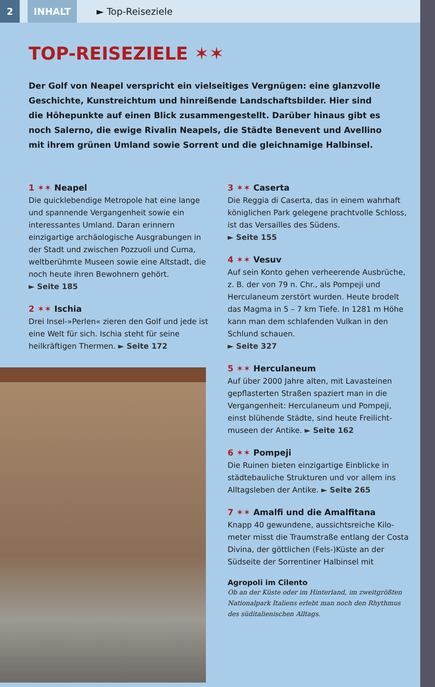2 INHALT
► Top-Reiseziele
TOP-REISEZIELE ✶✶
Der Golf von Neapel verspricht ein vielseitiges Vergnügen: eine glanzvolle Geschichte, Kunstreichtum und hinreißende Landschaftsbilder. Hier sind die Höhepunkte auf einen Blick zusammengestellt. Darüber hinaus gibt es noch Salerno, die ewige Rivalin Neapels, die Städte Benevent und Avellino mit ihrem grünen Umland sowie Sorrent und die gleichnamige Halbinsel.
1 ✶✶ Neapel
Die quicklebendige Metropole hat eine lange und spannende Vergangenheit sowie ein interessantes Umland. Daran erinnern einzigartige archäologische Ausgrabungen in der Stadt und zwischen Pozzuoli und Cuma, weltberühmte Museen sowie eine Altstadt, die noch heute ihren Bewohnern gehört.
► Seite 185
2 ✶✶ Ischia
Drei Insel-»Perlen« zieren den Golf und jede ist eine Welt für sich. Ischia steht für seine heilkräftigen Thermen. ► Seite 172
3 ✶✶ Caserta
Die Reggia di Caserta, das in einem wahrhaft königlichen Park gelegene prachtvolle Schloss, ist das Versailles des Südens.
► Seite 155
4 ✶✶ Vesuv
Auf sein Konto gehen verheerende Ausbrüche, z. B. der von 79 n. Chr., als Pompeji und Herculaneum zerstört wurden. Heute brodelt das Magma in 5 – 7 km Tiefe. In 1281 m Höhe kann man dem schlafenden Vulkan in den Schlund schauen.
► Seite 327
5 ✶✶ Herculaneum
Auf über 2000 Jahre alten, mit Lavasteinen gepflasterten Straßen spaziert man in die Vergangenheit: Herculaneum und Pompeji, einst blühende Städte, sind heute Freilicht­museen der Antike. ► Seite 162
6 ✶✶ Pompeji
Die Ruinen bieten einzigartige Einblicke in städtebauliche Strukturen und vor allem ins Alltagsleben der Antike. ► Seite 265
7 ✶✶ Amalfi und die Amalfitana
Knapp 40 gewundene, aussichtsreiche Kilo­meter misst die Traumstraße entlang der Costa Divina, der göttlichen (Fels-)Küste an der Südseite der Sorrentiner Halbinsel mit
Agropoli im Cilento
Ob an der Küste oder im Hinterland, im zweitgrößten Nationalpark Italiens erlebt man noch den Rhythmus des süditalienischen Alltags.